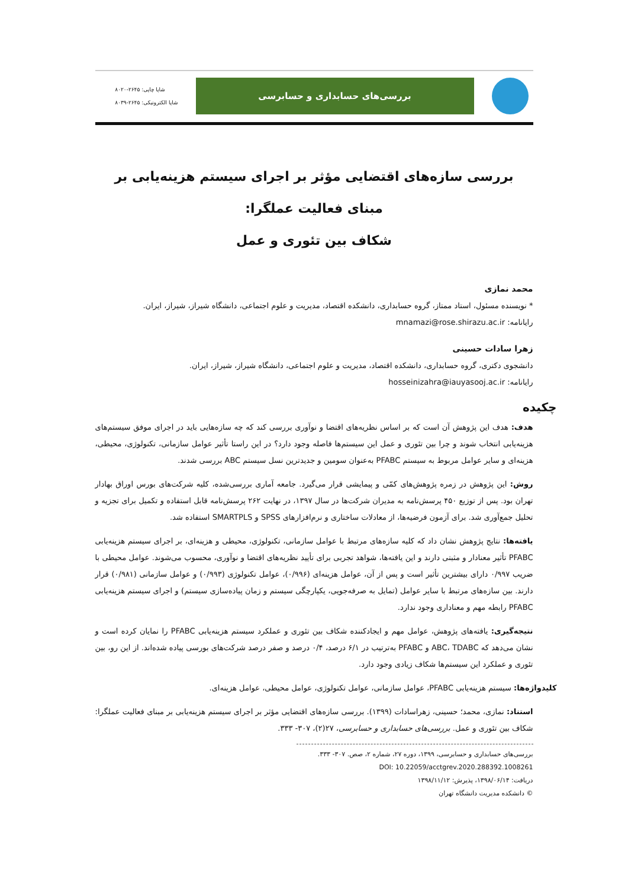بررسی‌های حسابداری و حسابرسی
شاپا چاپی: ۲۶۴۵-۸۰۲۰
شاپا الکترونیکی: ۲۶۴۵-۸۰۳۹
بررسی سازه‌های اقتضایی مؤثر بر اجرای سیستم هزینه‌یابی بر مبنای فعالیت عملگرا:
شکاف بین تئوری و عمل
محمد نمازی
* نویسنده مسئول، استاد ممتاز، گروه حسابداری، دانشکده اقتصاد، مدیریت و علوم اجتماعی، دانشگاه شیراز، شیراز، ایران.
رایانامه: mnamazi@rose.shirazu.ac.ir
زهرا سادات حسینی
دانشجوی دکتری، گروه حسابداری، دانشکده اقتصاد، مدیریت و علوم اجتماعی، دانشگاه شیراز، شیراز، ایران.
رایانامه: hosseinizahra@iauyasooj.ac.ir
چکیده
هدف: هدف این پژوهش آن است که بر اساس نظریه‌های اقتضا و نوآوری بررسی کند که چه سازه‌هایی باید در اجرای موفق سیستم‌های هزینه‌یابی انتخاب شوند و چرا بین تئوری و عمل این سیستم‌ها فاصله وجود دارد؟ در این راستا تأثیر عوامل سازمانی، تکنولوژی، محیطی، هزینه‌ای و سایر عوامل مربوط به سیستم PFABC به‌عنوان سومین و جدیدترین نسل سیستم ABC بررسی شدند.
روش: این پژوهش در زمره پژوهش‌های کمّی و پیمایشی قرار می‌گیرد. جامعه آماری بررسی‌شده، کلیه شرکت‌های بورس اوراق بهادار تهران بود. پس از توزیع ۴۵۰ پرسش‌نامه به مدیران شرکت‌ها در سال ۱۳۹۷، در نهایت ۲۶۲ پرسش‌نامه قابل استفاده و تکمیل برای تجزیه و تحلیل جمع‌آوری شد. برای آزمون فرضیه‌ها، از معادلات ساختاری و نرم‌افزارهای SPSS و SMARTPLS استفاده شد.
یافته‌ها: نتایج پژوهش نشان داد که کلیه سازه‌های مرتبط با عوامل سازمانی، تکنولوژی، محیطی و هزینه‌ای، بر اجرای سیستم هزینه‌یابی PFABC تأثیر معنادار و مثبتی دارند و این یافته‌ها، شواهد تجربی برای تأیید نظریه‌های اقتضا و نوآوری، محسوب می‌شوند. عوامل محیطی با ضریب ۰/۹۹۷ دارای بیشترین تأثیر است و پس از آن، عوامل هزینه‌ای (۰/۹۹۶)، عوامل تکنولوژی (۰/۹۹۳) و عوامل سازمانی (۰/۹۸۱) قرار دارند. بین سازه‌های مرتبط با سایر عوامل (تمایل به صرفه‌جویی، یکپارچگی سیستم و زمان پیاده‌سازی سیستم) و اجرای سیستم هزینه‌یابی PFABC رابطه مهم و معناداری وجود ندارد.
نتیجه‌گیری: یافته‌های پژوهش، عوامل مهم و ایجادکننده شکاف بین تئوری و عملکرد سیستم هزینه‌یابی PFABC را نمایان کرده است و نشان می‌دهد که ABC، TDABC و PFABC به‌ترتیب در ۶/۱ درصد، ۰/۴ درصد و صفر درصد شرکت‌های بورسی پیاده شده‌اند. از این رو، بین تئوری و عملکرد این سیستم‌ها شکاف زیادی وجود دارد.
کلیدواژه‌ها: سیستم هزینه‌یابی PFABC، عوامل سازمانی، عوامل تکنولوژی، عوامل محیطی، عوامل هزینه‌ای.
استناد: نمازی، محمد؛ حسینی، زهراسادات (۱۳۹۹). بررسی سازه‌های اقتضایی مؤثر بر اجرای سیستم هزینه‌یابی بر مبنای فعالیت عملگرا: شکاف بین تئوری و عمل. بررسی‌های حسابداری و حسابرسی، ۲۷(۲)، ۳۰۷- ۳۳۳.
بررسی‌های حسابداری و حسابرسی، ۱۳۹۹، دوره ۲۷، شماره ۲، صص. ۳۰۷- ۳۳۳.
DOI: 10.22059/acctgrev.2020.288392.1008261
دریافت: ۱۳۹۸/۰۶/۱۴، پذیرش: ۱۳۹۸/۱۱/۱۲
© دانشکده مدیریت دانشگاه تهران